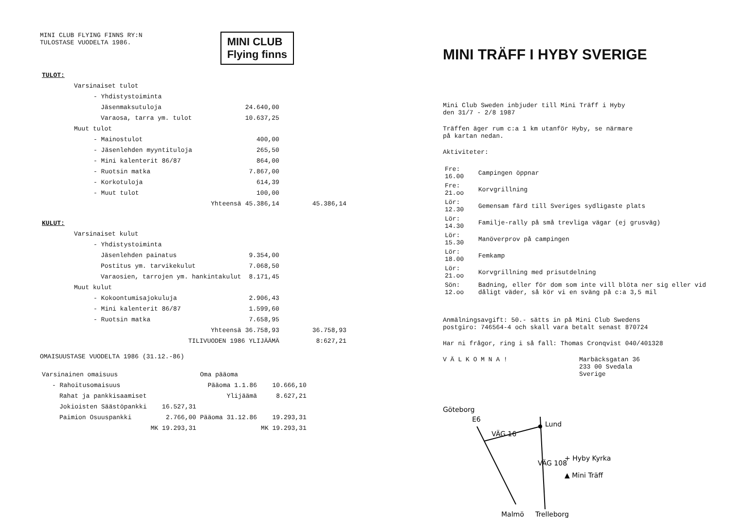MINI CLUB FLYING FINNS RY:N
TULOSTASE VUODELTA 1986.
MINI CLUB
Flying finns
| TULOT: | | |
| Varsinaiset tulot | | |
| - Yhdistystoiminta | | |
| Jäsenmaksutuloja | 24.640,00 | |
| Varaosa, tarra ym. tulot | 10.637,25 | |
| Muut tulot | | |
| - Mainostulot | 400,00 | |
| - Jäsenlehden myyntituloja | 265,50 | |
| - Mini kalenterit 86/87 | 864,00 | |
| - Ruotsin matka | 7.867,00 | |
| - Korkotuloja | 614,39 | |
| - Muut tulot | 100,00 | |
| Yhteensä | 45.386,14 | 45.386,14 |
| KULUT: | | |
| Varsinaiset kulut | | |
| - Yhdistystoiminta | | |
| Jäsenlehden painatus | 9.354,00 | |
| Postitus ym. tarvikekulut | 7.068,50 | |
| Varaosien, tarrojen ym. hankintakulut | 8.171,45 | |
| Muut kulut | | |
| - Kokoontumisajokuluja | 2.906,43 | |
| - Mini kalenterit 86/87 | 1.599,60 | |
| - Ruotsin matka | 7.658,95 | |
| Yhteensä | 36.758,93 | 36.758,93 |
| TILIVUODEN 1986 YLIJÄÄMÄ | | 8:627,21 |
OMAISUUSTASE VUODELTA 1986 (31.12.-86)
| Varsinainen omaisuus | | Oma pääoma | |
| - Rahoitusomaisuus | | Pääoma 1.1.86 | 10.666,10 |
| Rahat ja pankkisaamiset | | Ylijäämä | 8.627,21 |
| Jokioisten Säästöpankki | 16.527,31 | | |
| Paimion Osuuspankki | 2.766,00 | Pääoma 31.12.86 | 19.293,31 |
| | MK 19.293,31 | | MK 19.293,31 |
MINI TRÄFF I HYBY SVERIGE
Mini Club Sweden inbjuder till Mini Träff i Hyby
den 31/7 - 2/8 1987
Träffen äger rum c:a 1 km utanför Hyby, se närmare
på kartan nedan.
Aktiviteter:
| Fre: 16.00 | Campingen öppnar |
| Fre: 21.oo | Korvgrillning |
| Lör: 12.30 | Gemensam färd till Sveriges sydligaste plats |
| Lör: 14.30 | Familje-rally på små trevliga vägar (ej grusväg) |
| Lör: 15.30 | Manöverprov på campingen |
| Lör: 18.00 | Femkamp |
| Lör: 21.oo | Korvgrillning med prisutdelning |
| Sön: 12.oo | Badning, eller för dom som inte vill blöta ner sig eller vid dåligt väder, så kör vi en sväng på c:a 3,5 mil |
Anmälningsavgift: 50.- sätts in på Mini Club Swedens
postgiro: 746564-4 och skall vara betalt senast 870724
Har ni frågor, ring i så fall: Thomas Cronqvist 040/401328
V Ä L K O M N A ! Marbäcksgatan 36
233 00 Svedala
Sverige
Göteborg
E6
VÄG 16
Lund
VÄG 108
+ Hyby Kyrka
▲ Mini Träff
Malmö
Trelleborg